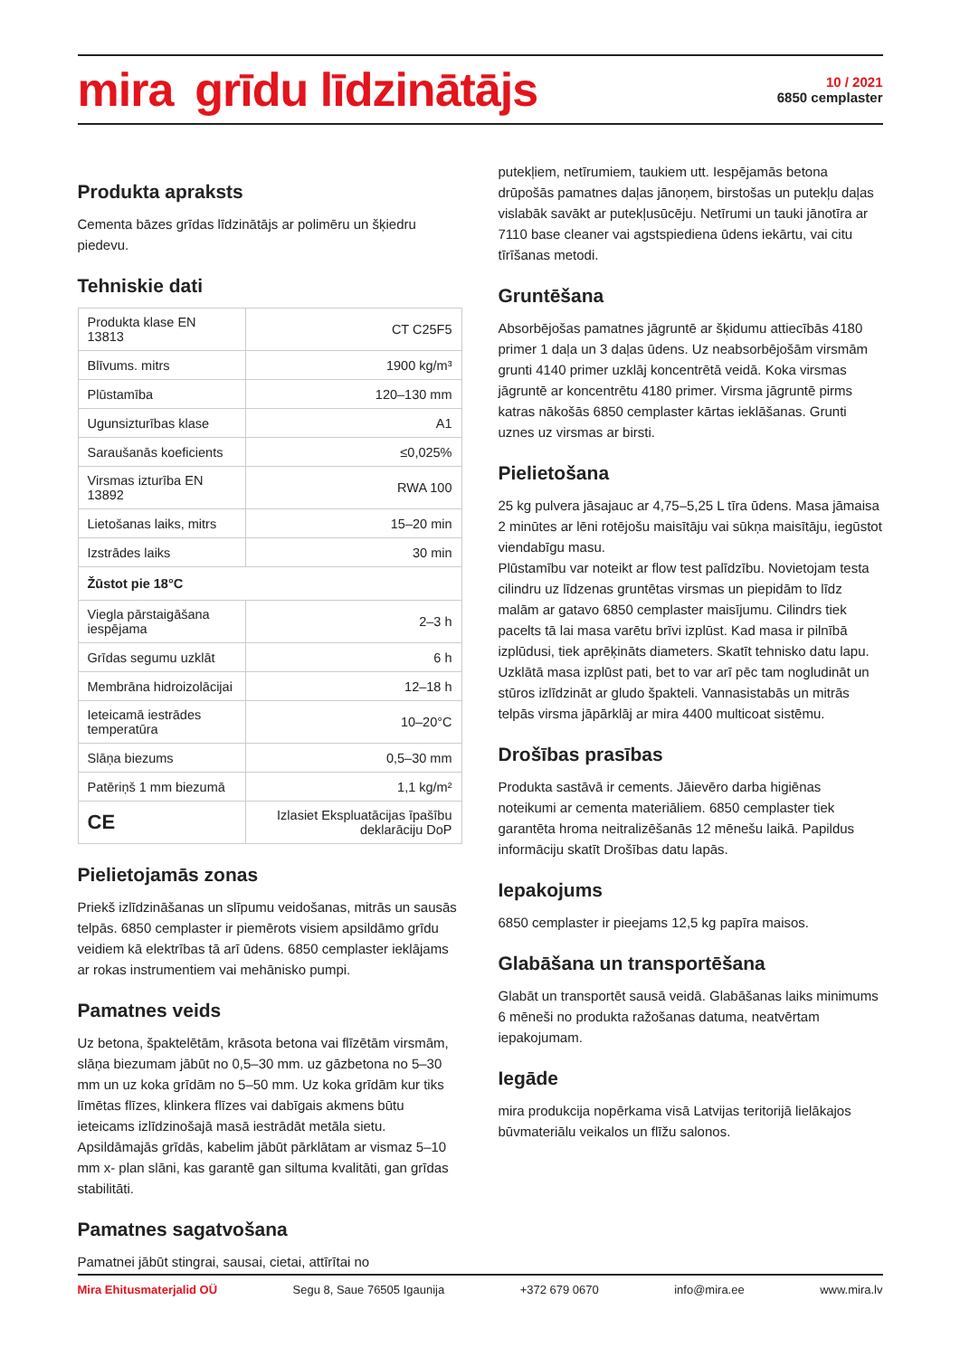mira grīdu līdzinātājs
10 / 2021
6850 cemplaster
Produkta apraksts
Cementa bāzes grīdas līdzinātājs ar polimēru un šķiedru piedevu.
Tehniskie dati
| Produkta klase EN 13813 | CT C25F5 |
| Blīvums. mitrs | 1900 kg/m³ |
| Plūstamība | 120–130 mm |
| Ugunsizturības klase | A1 |
| Saraušanās koeficients | ≤0,025% |
| Virsmas izturība EN 13892 | RWA 100 |
| Lietošanas laiks, mitrs | 15–20 min |
| Izstrādes laiks | 30 min |
| Žūstot pie 18°C | |
| Viegla pārstaigāšana iespējama | 2–3 h |
| Grīdas segumu uzklāt | 6 h |
| Membrāna hidroizolācijai | 12–18 h |
| Ieteicamā iestrādes temperatūra | 10–20°C |
| Slāņa biezums | 0,5–30 mm |
| Patēriņš 1 mm biezumā | 1,1 kg/m² |
| CE | Izlasiet Ekspluatācijas īpašību deklarāciju DoP |
Pielietojamās zonas
Priekš izlīdzināšanas un slīpumu veidošanas, mitrās un sausās telpās. 6850 cemplaster ir piemērots visiem apsildāmo grīdu veidiem kā elektrības tā arī ūdens. 6850 cemplaster ieklājams ar rokas instrumentiem vai mehānisko pumpi.
Pamatnes veids
Uz betona, špaktelētām, krāsota betona vai flīzētām virsmām, slāņa biezumam jābūt no 0,5–30 mm. uz gāzbetona no 5–30 mm un uz koka grīdām no 5–50 mm. Uz koka grīdām kur tiks līmētas flīzes, klinkera flīzes vai dabīgais akmens būtu ieteicams izlīdzinošajā masā iestrādāt metāla sietu. Apsildāmajās grīdās, kabelim jābūt pārklātam ar vismaz 5–10 mm x- plan slāni, kas garantē gan siltuma kvalitāti, gan grīdas stabilitāti.
Pamatnes sagatvošana
Pamatnei jābūt stingrai, sausai, cietai, attīrītai no
putekļiem, netīrumiem, taukiem utt. Iespējamās betona drūpošās pamatnes daļas jānoņem, birstošas un putekļu daļas vislabāk savākt ar putekļusūcēju. Netīrumi un tauki jānotīra ar 7110 base cleaner vai agstspiediena ūdens iekārtu, vai citu tīrīšanas metodi.
Gruntēšana
Absorbējošas pamatnes jāgruntē ar šķidumu attiecībās 4180 primer 1 daļa un 3 daļas ūdens. Uz neabsorbējošām virsmām grunti 4140 primer uzklāj koncentrētā veidā. Koka virsmas jāgruntē ar koncentrētu 4180 primer. Virsma jāgruntē pirms katras nākošās 6850 cemplaster kārtas ieklāšanas. Grunti uznes uz virsmas ar birsti.
Pielietošana
25 kg pulvera jāsajauc ar 4,75–5,25 L tīra ūdens. Masa jāmaisa 2 minūtes ar lēni rotējošu maisītāju vai sūkņa maisītāju, iegūstot viendabīgu masu.
Plūstamību var noteikt ar flow test palīdzību. Novietojam testa cilindru uz līdzenas gruntētas virsmas un piepidām to līdz malām ar gatavo 6850 cemplaster maisījumu. Cilindrs tiek pacelts tā lai masa varētu brīvi izplūst. Kad masa ir pilnībā izplūdusi, tiek aprēķināts diameters. Skatīt tehnisko datu lapu. Uzklātā masa izplūst pati, bet to var arī pēc tam nogludināt un stūros izlīdzināt ar gludo špakteli. Vannasistabās un mitrās telpās virsma jāpārklāj ar mira 4400 multicoat sistēmu.
Drošības prasības
Produkta sastāvā ir cements. Jāievēro darba higiēnas noteikumi ar cementa materiāliem. 6850 cemplaster tiek garantēta hroma neitralizēšanās 12 mēnešu laikā. Papildus informāciju skatīt Drošības datu lapās.
Iepakojums
6850 cemplaster ir pieejams 12,5 kg papīra maisos.
Glabāšana un transportēšana
Glabāt un transportēt sausā veidā. Glabāšanas laiks minimums 6 mēneši no produkta ražošanas datuma, neatvērtam iepakojumam.
Iegāde
mira produkcija nopērkama visā Latvijas teritorijā lielākajos būvmateriālu veikalos un flīžu salonos.
Mira Ehitusmaterjalid OÜ Segu 8, Saue 76505 Igaunija +372 679 0670 info@mira.ee www.mira.lv